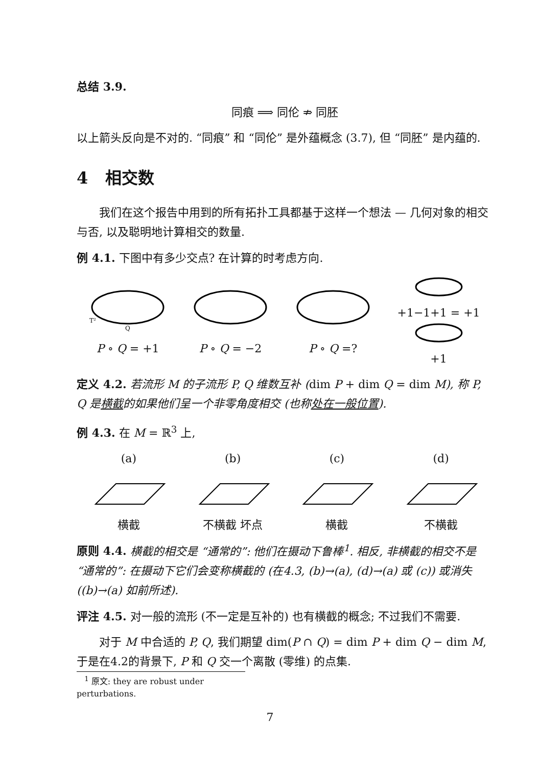总结 3.9.
同痕 ⟹ 同伦 ⇏ 同胚
以上箭头反向是不对的. “同痕” 和 “同伦” 是外蕴概念 (3.7), 但 “同胚” 是内蕴的.
4 相交数
我们在这个报告中用到的所有拓扑工具都基于这样一个想法 — 几何对象的相交与否, 以及聪明地计算相交的数量.
例 4.1. 下图中有多少交点? 在计算的时考虑方向.
T²
Q
P ∘ Q = +1
P ∘ Q = −2
P ∘ Q =?
+1−1+1 = +1
+1
定义 4.2. 若流形 M 的子流形 P, Q 维数互补 (dim P + dim Q = dim M), 称 P, Q 是横截的如果他们呈一个非零角度相交 (也称处在一般位置).
例 4.3. 在 M = ℝ<sup>3</sup> 上,
(a)
横截
(b)
不横截 坏点
(c)
横截
(d)
不横截
原则 4.4. 横截的相交是 “通常的”: 他们在摄动下鲁棒<sup>1</sup>. 相反, 非横截的相交不是 “通常的”: 在摄动下它们会变称横截的 (在4.3, (b)→(a), (d)→(a) 或 (c)) 或消失 ((b)→(a) 如前所述).
评注 4.5. 对一般的流形 (不一定是互补的) 也有横截的概念; 不过我们不需要.
对于 M 中合适的 P, Q, 我们期望 dim(P ∩ Q) = dim P + dim Q − dim M, 于是在4.2的背景下, P 和 Q 交一个离散 (零维) 的点集.
<sup>1</sup> 原文: they are robust under perturbations.
7